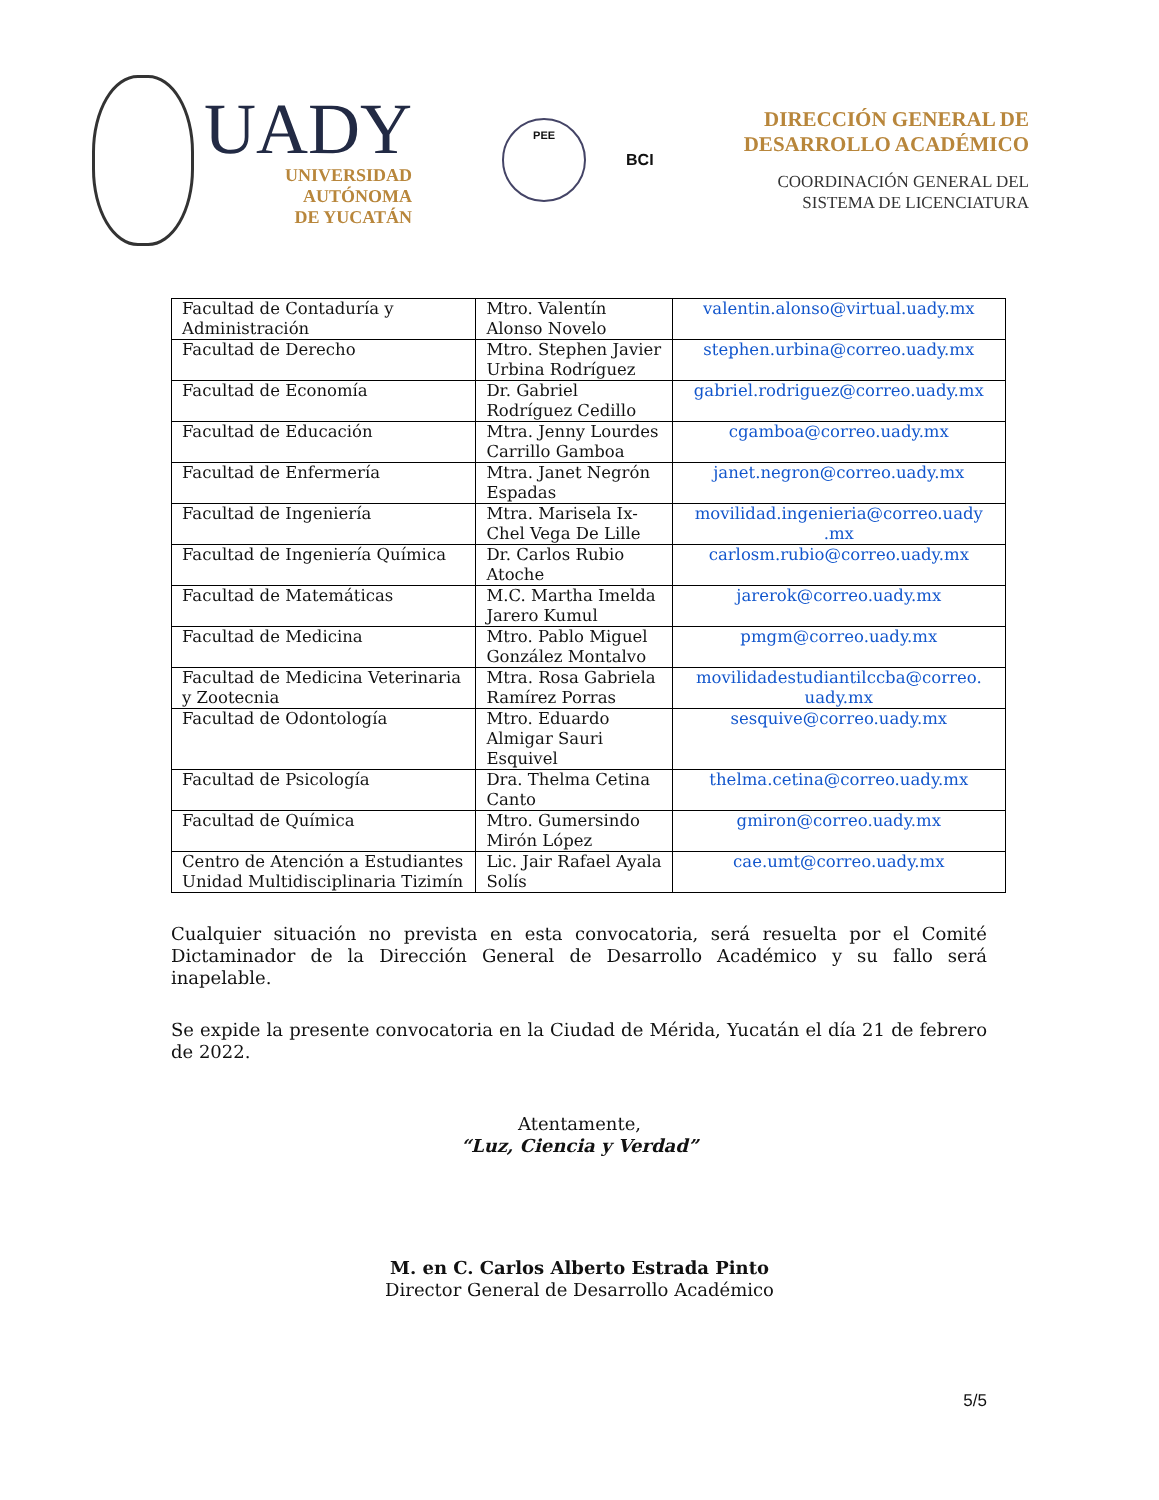UADY
UNIVERSIDAD
AUTÓNOMA
DE YUCATÁN
PEE
BCI
DIRECCIÓN GENERAL DE
DESARROLLO ACADÉMICO
COORDINACIÓN GENERAL DEL
SISTEMA DE LICENCIATURA
| Facultad de Contaduría y Administración | Mtro. Valentín Alonso Novelo | valentin.alonso@virtual.uady.mx |
| Facultad de Derecho | Mtro. Stephen Javier Urbina Rodríguez | stephen.urbina@correo.uady.mx |
| Facultad de Economía | Dr. Gabriel Rodríguez Cedillo | gabriel.rodriguez@correo.uady.mx |
| Facultad de Educación | Mtra. Jenny Lourdes Carrillo Gamboa | cgamboa@correo.uady.mx |
| Facultad de Enfermería | Mtra. Janet Negrón Espadas | janet.negron@correo.uady.mx |
| Facultad de Ingeniería | Mtra. Marisela Ix-Chel Vega De Lille | movilidad.ingenieria@correo.uady .mx |
| Facultad de Ingeniería Química | Dr. Carlos Rubio Atoche | carlosm.rubio@correo.uady.mx |
| Facultad de Matemáticas | M.C. Martha Imelda Jarero Kumul | jarerok@correo.uady.mx |
| Facultad de Medicina | Mtro. Pablo Miguel González Montalvo | pmgm@correo.uady.mx |
| Facultad de Medicina Veterinaria y Zootecnia | Mtra. Rosa Gabriela Ramírez Porras | movilidadestudiantilccba@correo. uady.mx |
| Facultad de Odontología | Mtro. Eduardo Almigar Sauri Esquivel | sesquive@correo.uady.mx |
| Facultad de Psicología | Dra. Thelma Cetina Canto | thelma.cetina@correo.uady.mx |
| Facultad de Química | Mtro. Gumersindo Mirón López | gmiron@correo.uady.mx |
| Centro de Atención a Estudiantes Unidad Multidisciplinaria Tizimín | Lic. Jair Rafael Ayala Solís | cae.umt@correo.uady.mx |
Cualquier situación no prevista en esta convocatoria, será resuelta por el Comité Dictaminador de la Dirección General de Desarrollo Académico y su fallo será inapelable.
Se expide la presente convocatoria en la Ciudad de Mérida, Yucatán el día 21 de febrero de 2022.
Atentamente,
“Luz, Ciencia y Verdad”
M. en C. Carlos Alberto Estrada Pinto
Director General de Desarrollo Académico
5/5